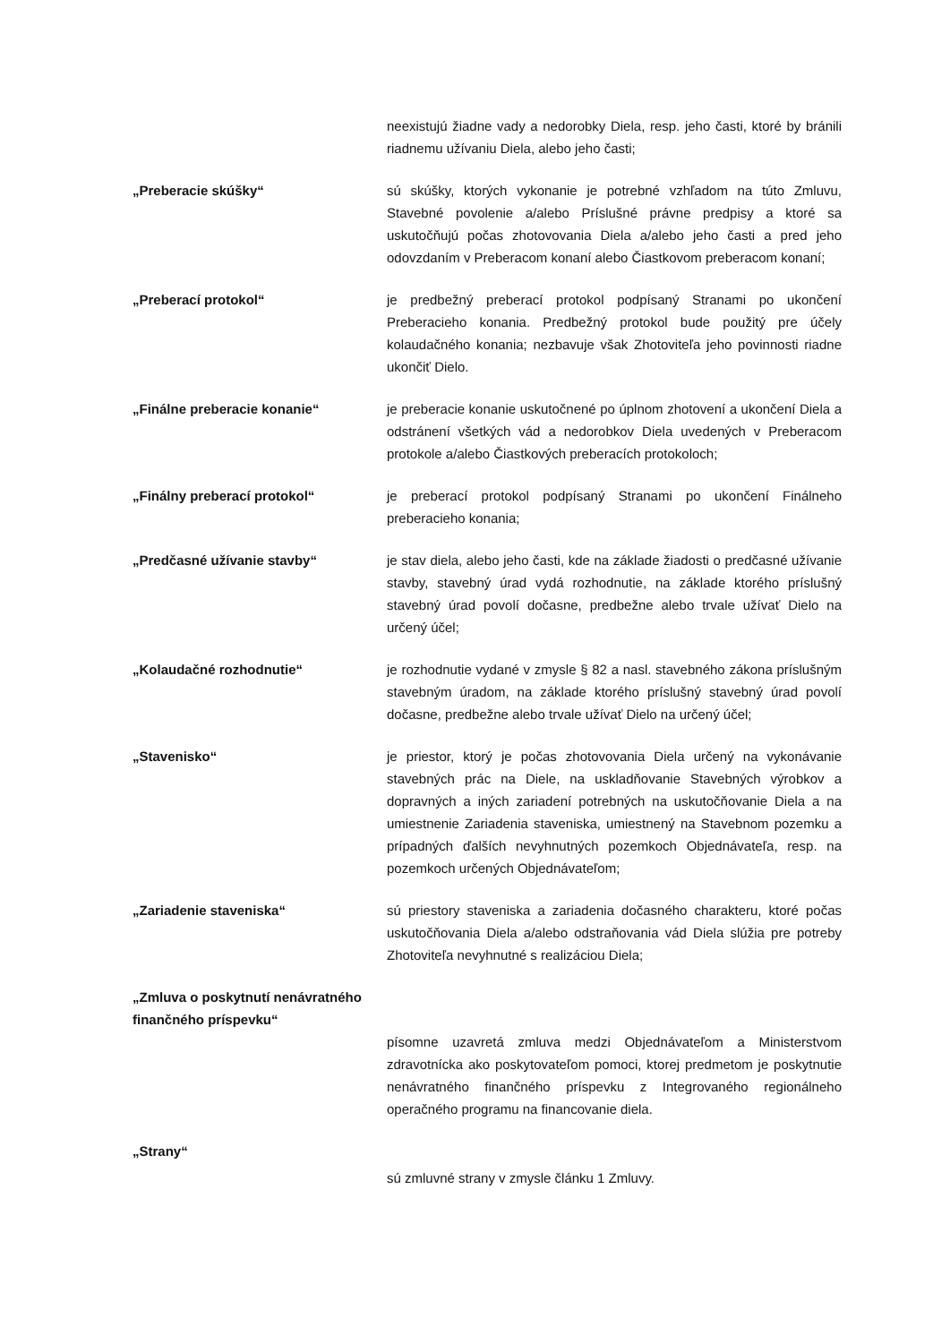neexistujú žiadne vady a nedorobky Diela, resp. jeho časti, ktoré by bránili riadnemu užívaniu Diela, alebo jeho časti;
„Preberacie skúšky“ sú skúšky, ktorých vykonanie je potrebné vzhľadom na túto Zmluvu, Stavebné povolenie a/alebo Príslušné právne predpisy a ktoré sa uskutočňujú počas zhotovovania Diela a/alebo jeho časti a pred jeho odovzdaním v Preberacom konaní alebo Čiastkovom preberacom konaní;
„Preberací protokol“ je predbežný preberací protokol podpísaný Stranami po ukončení Preberacieho konania. Predbežný protokol bude použitý pre účely kolaudačného konania; nezbavuje však Zhotoviteľa jeho povinnosti riadne ukončiť Dielo.
„Finálne preberacie konanie“ je preberacie konanie uskutočnené po úplnom zhotovení a ukončení Diela a odstránení všetkých vád a nedorobkov Diela uvedených v Preberacom protokole a/alebo Čiastkových preberacích protokoloch;
„Finálny preberací protokol“ je preberací protokol podpísaný Stranami po ukončení Finálneho preberacieho konania;
„Predčasné užívanie stavby“ je stav diela, alebo jeho časti, kde na základe žiadosti o predčasné užívanie stavby, stavebný úrad vydá rozhodnutie, na základe ktorého príslušný stavebný úrad povolí dočasne, predbežne alebo trvale užívať Dielo na určený účel;
„Kolaudačné rozhodnutie“ je rozhodnutie vydané v zmysle § 82 a nasl. stavebného zákona príslušným stavebným úradom, na základe ktorého príslušný stavebný úrad povolí dočasne, predbežne alebo trvale užívať Dielo na určený účel;
„Stavenisko“ je priestor, ktorý je počas zhotovovania Diela určený na vykonávanie stavebných prác na Diele, na uskladňovanie Stavebných výrobkov a dopravných a iných zariadení potrebných na uskutočňovanie Diela a na umiestnenie Zariadenia staveniska, umiestnený na Stavebnom pozemku a prípadných ďalších nevyhnutných pozemkoch Objednávateľa, resp. na pozemkoch určených Objednávateľom;
„Zariadenie staveniska“ sú priestory staveniska a zariadenia dočasného charakteru, ktoré počas uskutočňovania Diela a/alebo odstraňovania vád Diela slúžia pre potreby Zhotoviteľa nevyhnutné s realizáciou Diela;
„Zmluva o poskytnutí nenávratného finančného príspevku“
písomne uzavretá zmluva medzi Objednávateľom a Ministerstvom zdravotnícka ako poskytovateľom pomoci, ktorej predmetom je poskytnutie nenávratného finančného príspevku z Integrovaného regionálneho operačného programu na financovanie diela.
„Strany“
sú zmluvné strany v zmysle článku 1 Zmluvy.